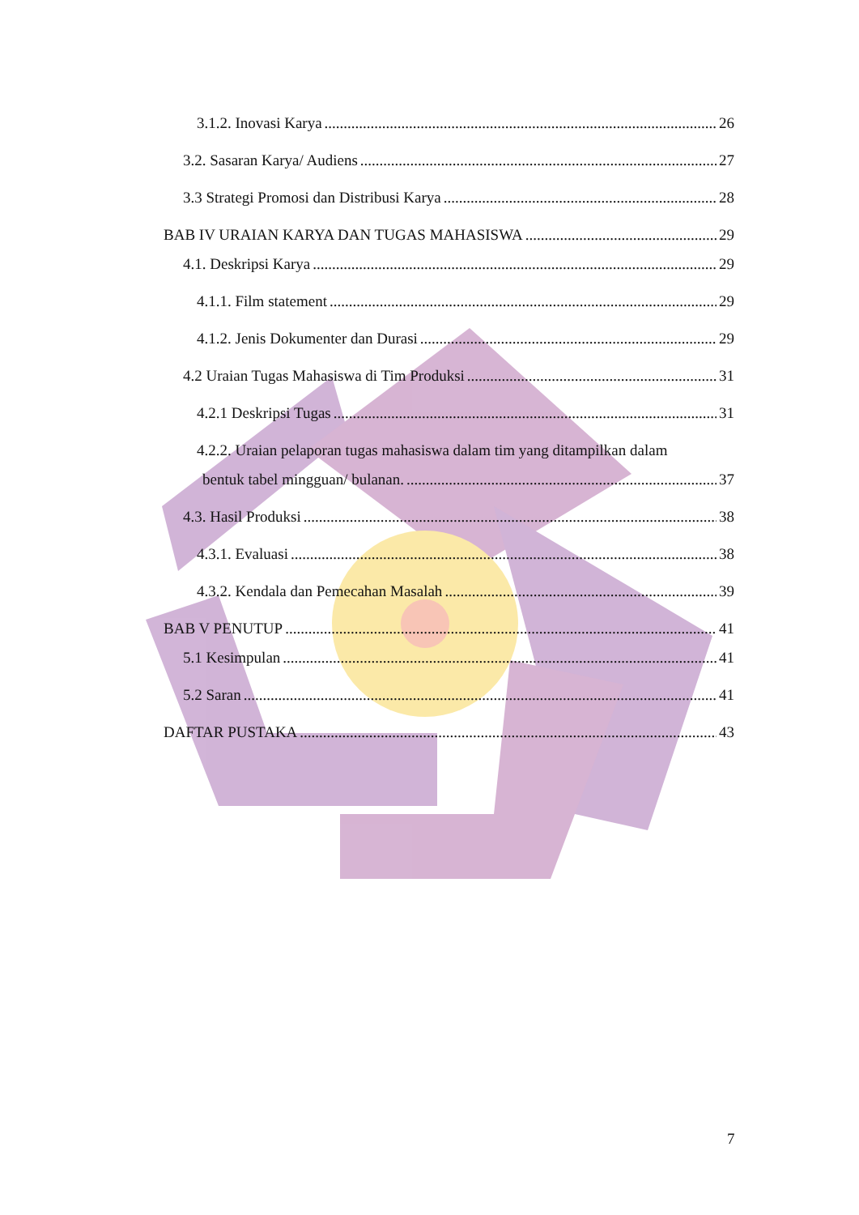3.1.2. Inovasi Karya 26
3.2. Sasaran Karya/ Audiens 27
3.3 Strategi Promosi dan Distribusi Karya 28
BAB IV URAIAN KARYA DAN TUGAS MAHASISWA 29
4.1. Deskripsi Karya 29
4.1.1. Film statement 29
4.1.2. Jenis Dokumenter dan Durasi 29
4.2 Uraian Tugas Mahasiswa di Tim Produksi 31
4.2.1 Deskripsi Tugas 31
4.2.2. Uraian pelaporan tugas mahasiswa dalam tim yang ditampilkan dalam
bentuk tabel mingguan/ bulanan. 37
4.3. Hasil Produksi 38
4.3.1. Evaluasi 38
4.3.2. Kendala dan Pemecahan Masalah 39
BAB V PENUTUP 41
5.1 Kesimpulan 41
5.2 Saran 41
DAFTAR PUSTAKA 43
7